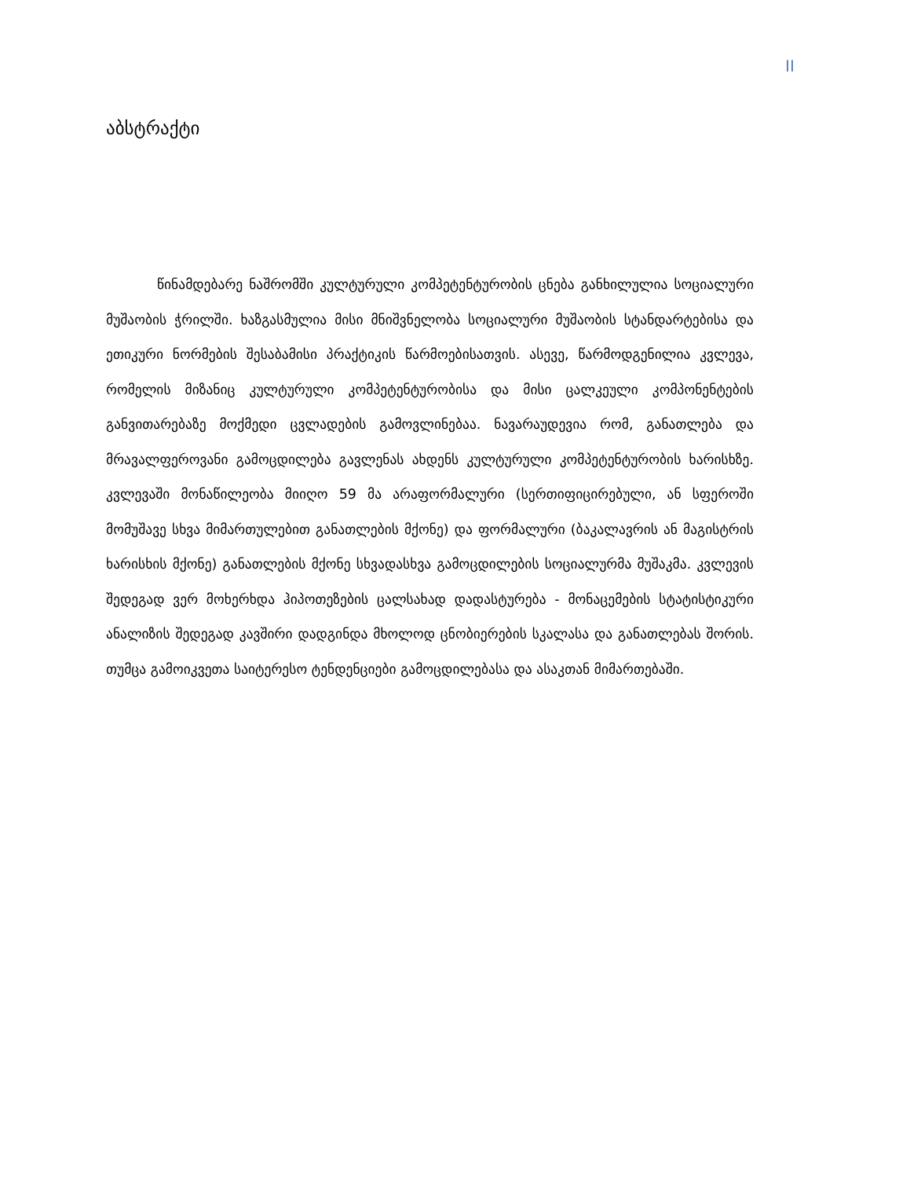II
აბსტრაქტი
წინამდებარე ნაშრომში კულტურული კომპეტენტურობის ცნება განხილულია სოციალური მუშაობის ჭრილში. ხაზგასმულია მისი მნიშვნელობა სოციალური მუშაობის სტანდარტებისა და ეთიკური ნორმების შესაბამისი პრაქტიკის წარმოებისათვის. ასევე, წარმოდგენილია კვლევა, რომელის მიზანიც კულტურული კომპეტენტურობისა და მისი ცალკეული კომპონენტების განვითარებაზე მოქმედი ცვლადების გამოვლინებაა. ნავარაუდევია რომ, განათლება და მრავალფეროვანი გამოცდილება გავლენას ახდენს კულტურული კომპეტენტურობის ხარისხზე. კვლევაში მონაწილეობა მიიღო 59 მა არაფორმალური (სერთიფიცირებული, ან სფეროში მომუშავე სხვა მიმართულებით განათლების მქონე) და ფორმალური (ბაკალავრის ან მაგისტრის ხარისხის მქონე) განათლების მქონე სხვადასხვა გამოცდილების სოციალურმა მუშაკმა. კვლევის შედეგად ვერ მოხერხდა ჰიპოთეზების ცალსახად დადასტურება - მონაცემების სტატისტიკური ანალიზის შედეგად კავშირი დადგინდა მხოლოდ ცნობიერების სკალასა და განათლებას შორის. თუმცა გამოიკვეთა საიტერესო ტენდენციები გამოცდილებასა და ასაკთან მიმართებაში.